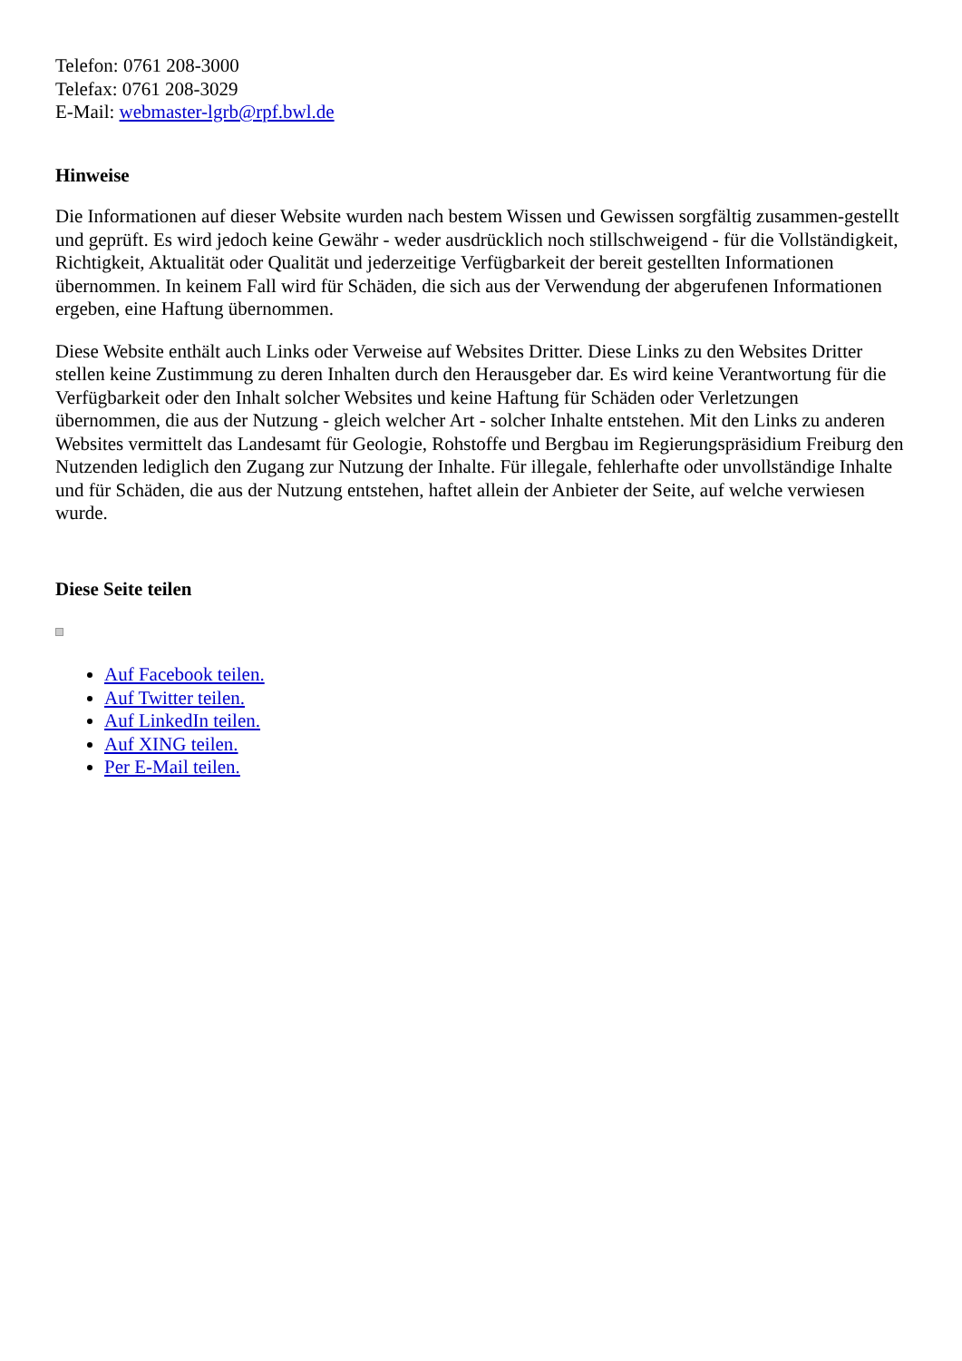Telefon: 0761 208-3000
Telefax: 0761 208-3029
E-Mail: webmaster-lgrb@rpf.bwl.de
Hinweise
Die Informationen auf dieser Website wurden nach bestem Wissen und Gewissen sorgfältig zusammen-gestellt und geprüft. Es wird jedoch keine Gewähr - weder ausdrücklich noch stillschweigend - für die Vollständigkeit, Richtigkeit, Aktualität oder Qualität und jederzeitige Verfügbarkeit der bereit gestellten Informationen übernommen. In keinem Fall wird für Schäden, die sich aus der Verwendung der abgerufenen Informationen ergeben, eine Haftung übernommen.
Diese Website enthält auch Links oder Verweise auf Websites Dritter. Diese Links zu den Websites Dritter stellen keine Zustimmung zu deren Inhalten durch den Herausgeber dar. Es wird keine Verantwortung für die Verfügbarkeit oder den Inhalt solcher Websites und keine Haftung für Schäden oder Verletzungen übernommen, die aus der Nutzung - gleich welcher Art - solcher Inhalte entstehen. Mit den Links zu anderen Websites vermittelt das Landesamt für Geologie, Rohstoffe und Bergbau im Regierungspräsidium Freiburg den Nutzenden lediglich den Zugang zur Nutzung der Inhalte. Für illegale, fehlerhafte oder unvollständige Inhalte und für Schäden, die aus der Nutzung entstehen, haftet allein der Anbieter der Seite, auf welche verwiesen wurde.
Diese Seite teilen
Auf Facebook teilen.
Auf Twitter teilen.
Auf LinkedIn teilen.
Auf XING teilen.
Per E-Mail teilen.